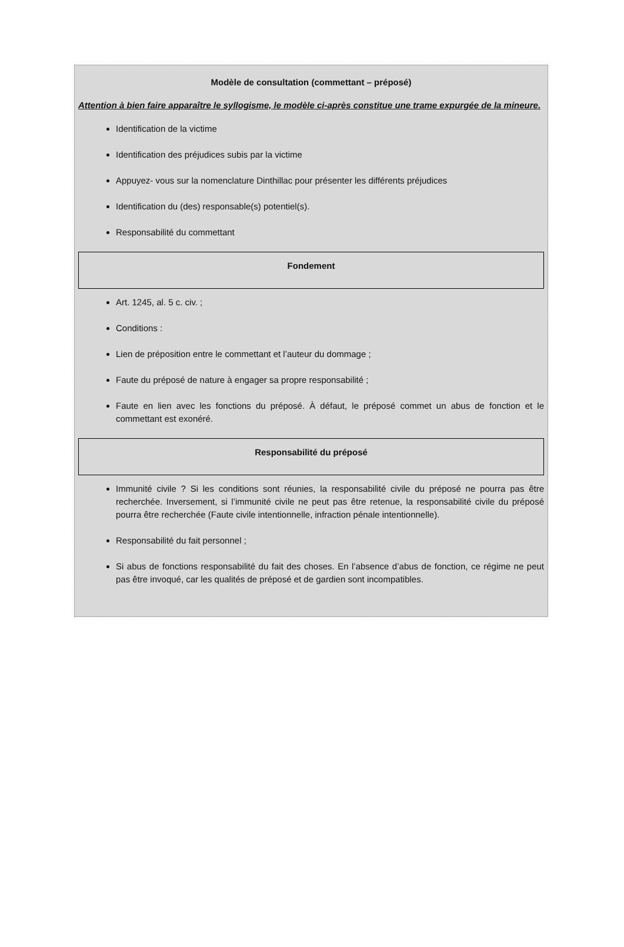Modèle de consultation (commettant – préposé)
Attention à bien faire apparaître le syllogisme, le modèle ci-après constitue une trame expurgée de la mineure.
Identification de la victime
Identification des préjudices subis par la victime
Appuyez- vous sur la nomenclature Dinthillac pour présenter les différents préjudices
Identification du (des) responsable(s) potentiel(s).
Responsabilité du commettant
Fondement
Art. 1245, al. 5 c. civ. ;
Conditions :
Lien de préposition entre le commettant et l’auteur du dommage ;
Faute du préposé de nature à engager sa propre responsabilité ;
Faute en lien avec les fonctions du préposé. À défaut, le préposé commet un abus de fonction et le commettant est exonéré.
Responsabilité du préposé
Immunité civile ? Si les conditions sont réunies, la responsabilité civile du préposé ne pourra pas être recherchée. Inversement, si l’immunité civile ne peut pas être retenue, la responsabilité civile du préposé pourra être recherchée (Faute civile intentionnelle, infraction pénale intentionnelle).
Responsabilité du fait personnel ;
Si abus de fonctions responsabilité du fait des choses. En l’absence d’abus de fonction, ce régime ne peut pas être invoqué, car les qualités de préposé et de gardien sont incompatibles.